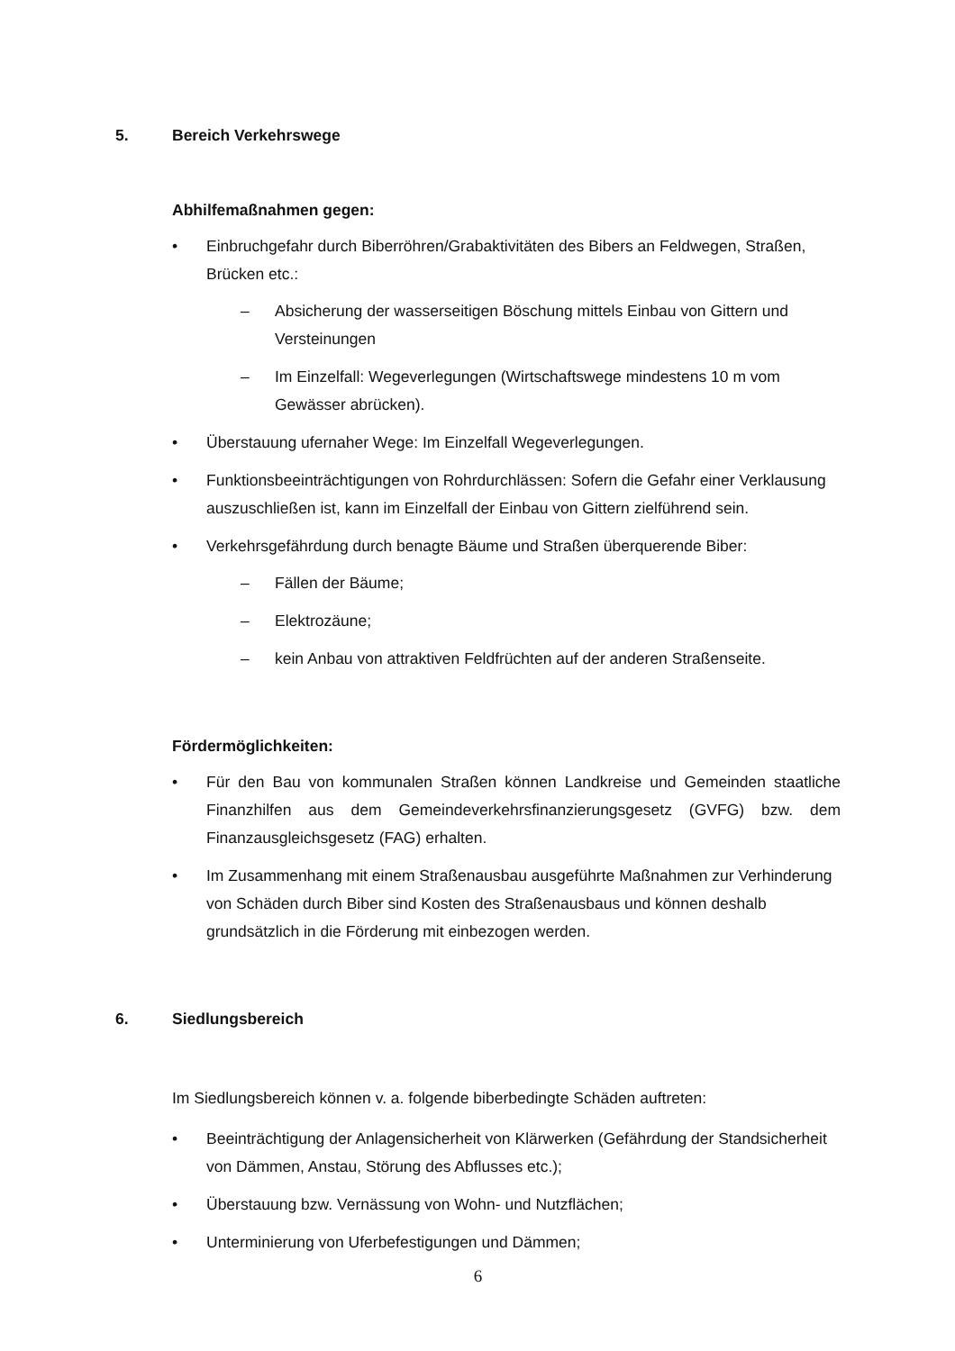5. Bereich Verkehrswege
Abhilfemaßnahmen gegen:
• Einbruchgefahr durch Biberröhren/Grabaktivitäten des Bibers an Feldwegen, Straßen, Brücken etc.:
– Absicherung der wasserseitigen Böschung mittels Einbau von Gittern und Versteinungen
– Im Einzelfall: Wegeverlegungen (Wirtschaftswege mindestens 10 m vom Gewässer abrücken).
• Überstauung ufernaher Wege: Im Einzelfall Wegeverlegungen.
• Funktionsbeeinträchtigungen von Rohrdurchlässen: Sofern die Gefahr einer Verklausung auszuschließen ist, kann im Einzelfall der Einbau von Gittern zielführend sein.
• Verkehrsgefährdung durch benagte Bäume und Straßen überquerende Biber:
– Fällen der Bäume;
– Elektrozäune;
– kein Anbau von attraktiven Feldfrüchten auf der anderen Straßenseite.
Fördermöglichkeiten:
• Für den Bau von kommunalen Straßen können Landkreise und Gemeinden staatliche Finanzhilfen aus dem Gemeindeverkehrsfinanzierungsgesetz (GVFG) bzw. dem Finanzausgleichsgesetz (FAG) erhalten.
• Im Zusammenhang mit einem Straßenausbau ausgeführte Maßnahmen zur Verhinderung von Schäden durch Biber sind Kosten des Straßenausbaus und können deshalb grundsätzlich in die Förderung mit einbezogen werden.
6. Siedlungsbereich
Im Siedlungsbereich können v. a. folgende biberbedingte Schäden auftreten:
• Beeinträchtigung der Anlagensicherheit von Klärwerken (Gefährdung der Standsicherheit von Dämmen, Anstau, Störung des Abflusses etc.);
• Überstauung bzw. Vernässung von Wohn- und Nutzflächen;
• Unterminierung von Uferbefestigungen und Dämmen;
6